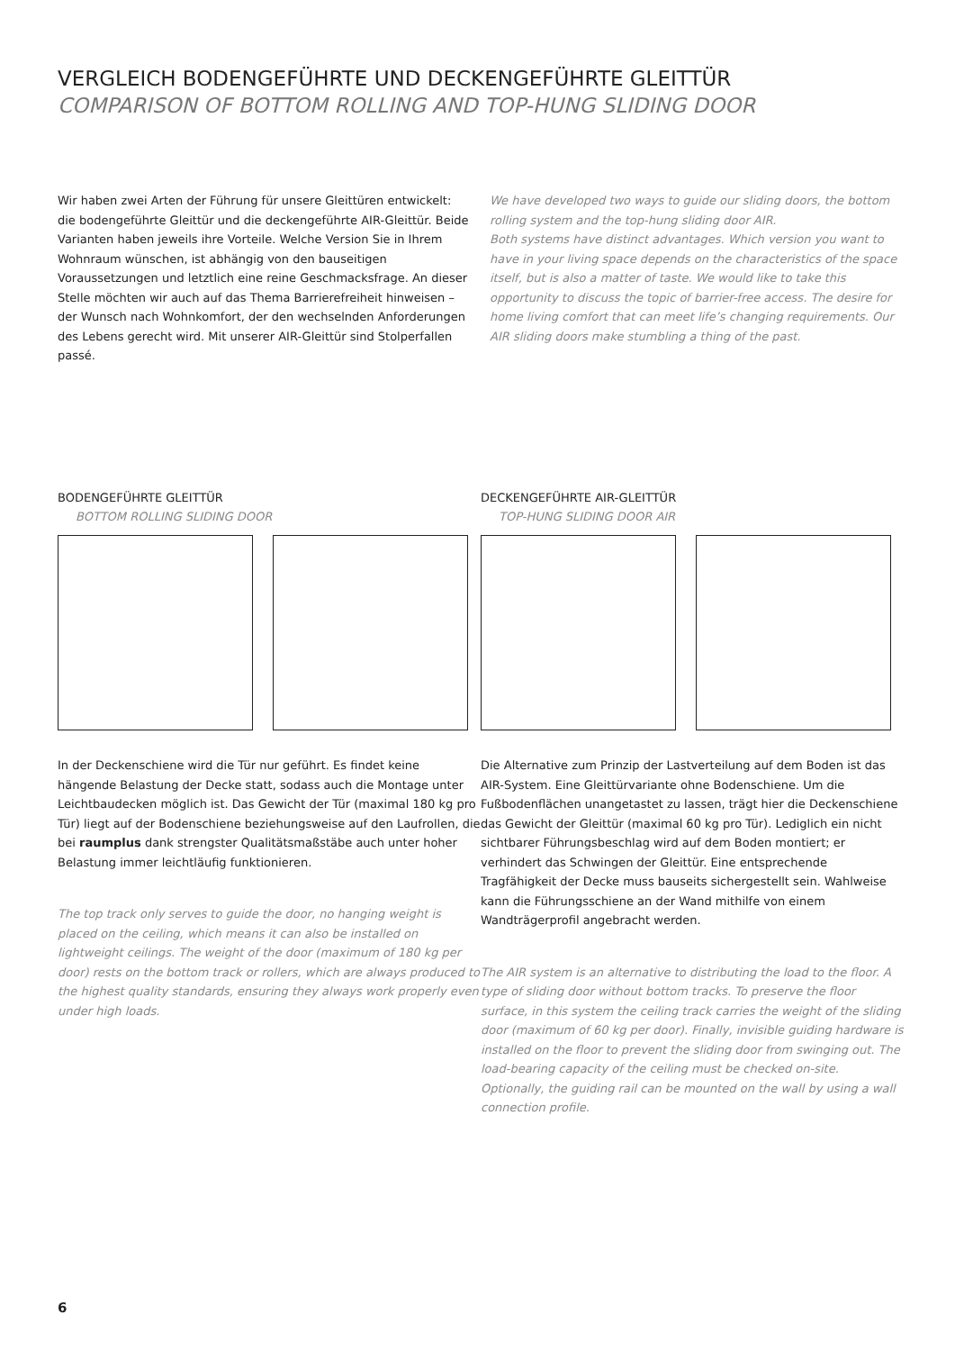VERGLEICH BODENGEFÜHRTE UND DECKENGEFÜHRTE GLEITTÜR
COMPARISON OF BOTTOM ROLLING AND TOP-HUNG SLIDING DOOR
Wir haben zwei Arten der Führung für unsere Gleittüren entwickelt: die bodengeführte Gleittür und die deckengeführte AIR-Gleittür. Beide Varianten haben jeweils ihre Vorteile. Welche Version Sie in Ihrem Wohnraum wünschen, ist abhängig von den bauseitigen Voraussetzungen und letztlich eine reine Geschmacksfrage. An dieser Stelle möchten wir auch auf das Thema Barrierefreiheit hinweisen – der Wunsch nach Wohnkomfort, der den wechselnden Anforderungen des Lebens gerecht wird. Mit unserer AIR-Gleittür sind Stolperfallen passé.
We have developed two ways to guide our sliding doors, the bottom rolling system and the top-hung sliding door AIR.
Both systems have distinct advantages. Which version you want to have in your living space depends on the characteristics of the space itself, but is also a matter of taste. We would like to take this opportunity to discuss the topic of barrier-free access. The desire for home living comfort that can meet life’s changing requirements. Our AIR sliding doors make stumbling a thing of the past.
BODENGEFÜHRTE GLEITTÜR
BOTTOM ROLLING SLIDING DOOR
In der Deckenschiene wird die Tür nur geführt. Es findet keine hängende Belastung der Decke statt, sodass auch die Montage unter Leichtbaudecken möglich ist. Das Gewicht der Tür (maximal 180 kg pro Tür) liegt auf der Bodenschiene beziehungsweise auf den Laufrollen, die bei raumplus dank strengster Qualitätsmaßstäbe auch unter hoher Belastung immer leichtläufig funktionieren.
The top track only serves to guide the door, no hanging weight is placed on the ceiling, which means it can also be installed on lightweight ceilings. The weight of the door (maximum of 180 kg per door) rests on the bottom track or rollers, which are always produced to the highest quality standards, ensuring they always work properly even under high loads.
DECKENGEFÜHRTE AIR-GLEITTÜR
TOP-HUNG SLIDING DOOR AIR
Die Alternative zum Prinzip der Lastverteilung auf dem Boden ist das AIR-System. Eine Gleittürvariante ohne Bodenschiene. Um die Fußbodenflächen unangetastet zu lassen, trägt hier die Deckenschiene das Gewicht der Gleittür (maximal 60 kg pro Tür). Lediglich ein nicht sichtbarer Führungsbeschlag wird auf dem Boden montiert; er verhindert das Schwingen der Gleittür. Eine entsprechende Tragfähigkeit der Decke muss bauseits sichergestellt sein. Wahlweise kann die Führungsschiene an der Wand mithilfe von einem Wandträgerprofil angebracht werden.
The AIR system is an alternative to distributing the load to the floor. A type of sliding door without bottom tracks. To preserve the floor surface, in this system the ceiling track carries the weight of the sliding door (maximum of 60 kg per door). Finally, invisible guiding hardware is installed on the floor to prevent the sliding door from swinging out. The load-bearing capacity of the ceiling must be checked on-site. Optionally, the guiding rail can be mounted on the wall by using a wall connection profile.
6